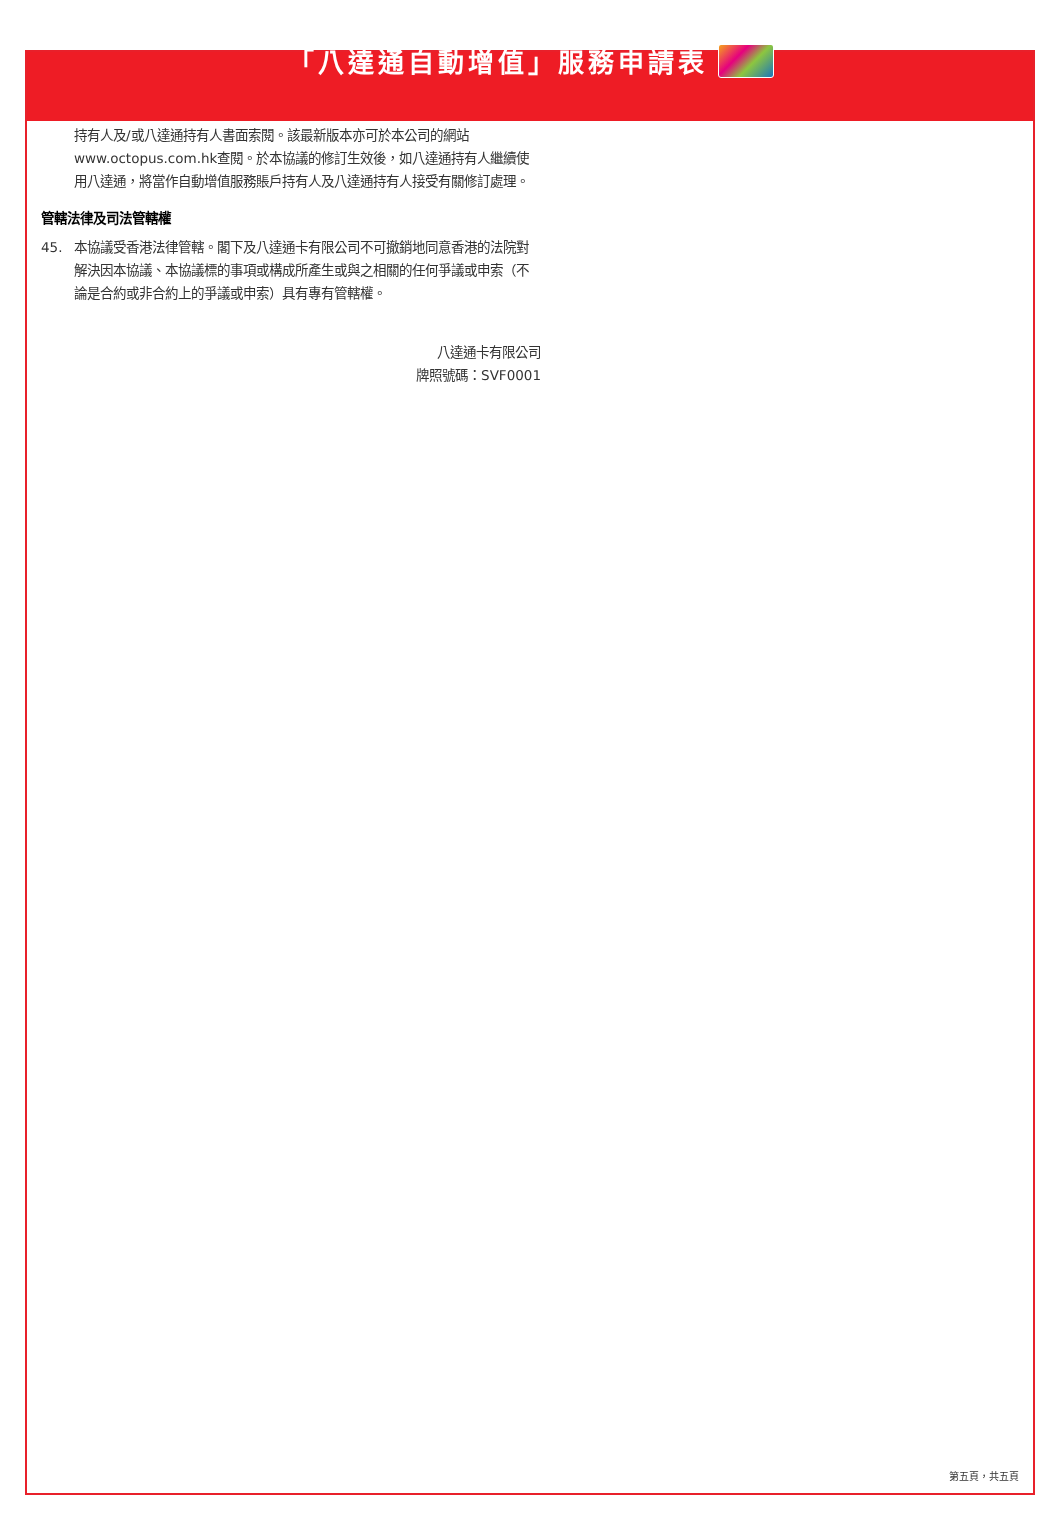「八達通自動增值」服務申請表
持有人及/或八達通持有人書面索閱。該最新版本亦可於本公司的網站www.octopus.com.hk查閱。於本協議的修訂生效後，如八達通持有人繼續使用八達通，將當作自動增值服務賬戶持有人及八達通持有人接受有關修訂處理。
管轄法律及司法管轄權
45. 本協議受香港法律管轄。閣下及八達通卡有限公司不可撤銷地同意香港的法院對解決因本協議、本協議標的事項或構成所產生或與之相關的任何爭議或申索（不論是合約或非合約上的爭議或申索）具有專有管轄權。
八達通卡有限公司
牌照號碼：SVF0001
第五頁，共五頁